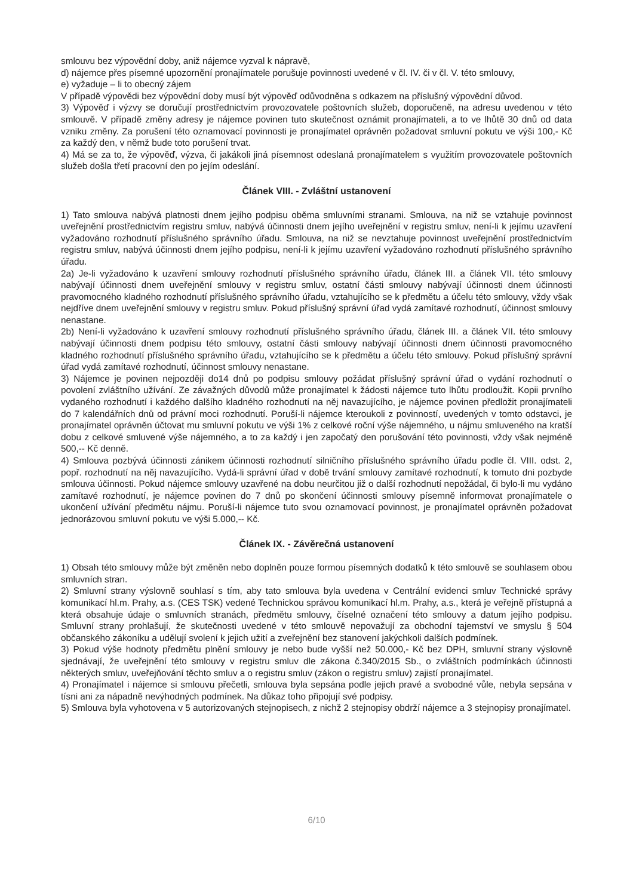smlouvu bez výpovědní doby, aniž nájemce vyzval k nápravě,
d) nájemce přes písemné upozornění pronajímatele porušuje povinnosti uvedené v čl. IV. či v čl. V. této smlouvy,
e) vyžaduje – li to obecný zájem
V případě výpovědi bez výpovědní doby musí být výpověď odůvodněna s odkazem na příslušný výpovědní důvod.
3) Výpověď i výzvy se doručují prostřednictvím provozovatele poštovních služeb, doporučeně, na adresu uvedenou v této smlouvě. V případě změny adresy je nájemce povinen tuto skutečnost oznámit pronajímateli, a to ve lhůtě 30 dnů od data vzniku změny. Za porušení této oznamovací povinnosti je pronajímatel oprávněn požadovat smluvní pokutu ve výši 100,- Kč za každý den, v němž bude toto porušení trvat.
4) Má se za to, že výpověď, výzva, či jakákoli jiná písemnost odeslaná pronajímatelem s využitím provozovatele poštovních služeb došla třetí pracovní den po jejím odeslání.
Článek VIII. - Zvláštní ustanovení
1) Tato smlouva nabývá platnosti dnem jejího podpisu oběma smluvními stranami. Smlouva, na niž se vztahuje povinnost uveřejnění prostřednictvím registru smluv, nabývá účinnosti dnem jejího uveřejnění v registru smluv, není-li k jejímu uzavření vyžadováno rozhodnutí příslušného správního úřadu. Smlouva, na niž se nevztahuje povinnost uveřejnění prostřednictvím registru smluv, nabývá účinnosti dnem jejího podpisu, není-li k jejímu uzavření vyžadováno rozhodnutí příslušného správního úřadu.
2a) Je-li vyžadováno k uzavření smlouvy rozhodnutí příslušného správního úřadu, článek III. a článek VII. této smlouvy nabývají účinnosti dnem uveřejnění smlouvy v registru smluv, ostatní části smlouvy nabývají účinnosti dnem účinnosti pravomocného kladného rozhodnutí příslušného správního úřadu, vztahujícího se k předmětu a účelu této smlouvy, vždy však nejdříve dnem uveřejnění smlouvy v registru smluv. Pokud příslušný správní úřad vydá zamítavé rozhodnutí, účinnost smlouvy nenastane.
2b) Není-li vyžadováno k uzavření smlouvy rozhodnutí příslušného správního úřadu, článek III. a článek VII. této smlouvy nabývají účinnosti dnem podpisu této smlouvy, ostatní části smlouvy nabývají účinnosti dnem účinnosti pravomocného kladného rozhodnutí příslušného správního úřadu, vztahujícího se k předmětu a účelu této smlouvy. Pokud příslušný správní úřad vydá zamítavé rozhodnutí, účinnost smlouvy nenastane.
3) Nájemce je povinen nejpozději do14 dnů po podpisu smlouvy požádat příslušný správní úřad o vydání rozhodnutí o povolení zvláštního užívání. Ze závažných důvodů může pronajímatel k žádosti nájemce tuto lhůtu prodloužit. Kopii prvního vydaného rozhodnutí i každého dalšího kladného rozhodnutí na něj navazujícího, je nájemce povinen předložit pronajímateli do 7 kalendářních dnů od právní moci rozhodnutí. Poruší-li nájemce kteroukoli z povinností, uvedených v tomto odstavci, je pronajímatel oprávněn účtovat mu smluvní pokutu ve výši 1% z celkové roční výše nájemného, u nájmu smluveného na kratší dobu z celkové smluvené výše nájemného, a to za každý i jen započatý den porušování této povinnosti, vždy však nejméně 500,-- Kč denně.
4) Smlouva pozbývá účinnosti zánikem účinnosti rozhodnutí silničního příslušného správního úřadu podle čl. VIII. odst. 2, popř. rozhodnutí na něj navazujícího. Vydá-li správní úřad v době trvání smlouvy zamítavé rozhodnutí, k tomuto dni pozbyde smlouva účinnosti. Pokud nájemce smlouvy uzavřené na dobu neurčitou již o další rozhodnutí nepožádal, či bylo-li mu vydáno zamítavé rozhodnutí, je nájemce povinen do 7 dnů po skončení účinnosti smlouvy písemně informovat pronajímatele o ukončení užívání předmětu nájmu. Poruší-li nájemce tuto svou oznamovací povinnost, je pronajímatel oprávněn požadovat jednorázovou smluvní pokutu ve výši 5.000,-- Kč.
Článek IX. - Závěrečná ustanovení
1) Obsah této smlouvy může být změněn nebo doplněn pouze formou písemných dodatků k této smlouvě se souhlasem obou smluvních stran.
2) Smluvní strany výslovně souhlasí s tím, aby tato smlouva byla uvedena v Centrální evidenci smluv Technické správy komunikací hl.m. Prahy, a.s. (CES TSK) vedené Technickou správou komunikací hl.m. Prahy, a.s., která je veřejně přístupná a která obsahuje údaje o smluvních stranách, předmětu smlouvy, číselné označení této smlouvy a datum jejího podpisu. Smluvní strany prohlašují, že skutečnosti uvedené v této smlouvě nepovažují za obchodní tajemství ve smyslu § 504 občanského zákoníku a udělují svolení k jejich užití a zveřejnění bez stanovení jakýchkoli dalších podmínek.
3) Pokud výše hodnoty předmětu plnění smlouvy je nebo bude vyšší než 50.000,- Kč bez DPH, smluvní strany výslovně sjednávají, že uveřejnění této smlouvy v registru smluv dle zákona č.340/2015 Sb., o zvláštních podmínkách účinnosti některých smluv, uveřejňování těchto smluv a o registru smluv (zákon o registru smluv) zajistí pronajímatel.
4) Pronajímatel i nájemce si smlouvu přečetli, smlouva byla sepsána podle jejich pravé a svobodné vůle, nebyla sepsána v tísni ani za nápadně nevýhodných podmínek. Na důkaz toho připojují své podpisy.
5) Smlouva byla vyhotovena v 5 autorizovaných stejnopisech, z nichž 2 stejnopisy obdrží nájemce a 3 stejnopisy pronajímatel.
6/10